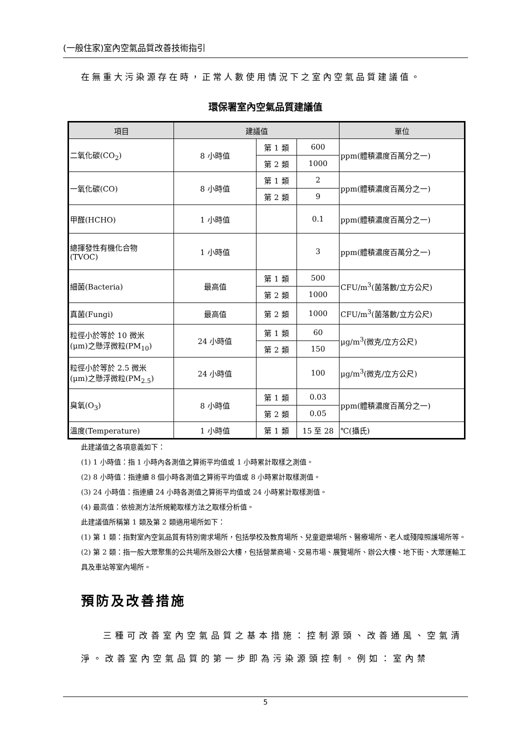(一般住家)室內空氣品質改善技術指引
在無重大污染源存在時，正常人數使用情況下之室內空氣品質建議值。
環保署室內空氣品質建議值
| 項目 | 建議值 | | | 單位 |
| --- | --- | --- | --- | --- |
| 二氧化碳(CO<sub>2</sub>) | 8 小時值 | 第 1 類 | 600 | ppm(體積濃度百萬分之一) |
| | | 第 2 類 | 1000 | |
| 一氧化碳(CO) | 8 小時值 | 第 1 類 | 2 | ppm(體積濃度百萬分之一) |
| | | 第 2 類 | 9 | |
| 甲醛(HCHO) | 1 小時值 | | 0.1 | ppm(體積濃度百萬分之一) |
| 總揮發性有機化合物 (TVOC) | 1 小時值 | | 3 | ppm(體積濃度百萬分之一) |
| 細菌(Bacteria) | 最高值 | 第 1 類 | 500 | CFU/m<sup>3</sup>(菌落數/立方公尺) |
| | | 第 2 類 | 1000 | |
| 真菌(Fungi) | 最高值 | 第 2 類 | 1000 | CFU/m<sup>3</sup>(菌落數/立方公尺) |
| 粒徑小於等於 10 微米 (μm)之懸浮微粒(PM<sub>10</sub>) | 24 小時值 | 第 1 類 | 60 | μg/m<sup>3</sup>(微克/立方公尺) |
| | | 第 2 類 | 150 | |
| 粒徑小於等於 2.5 微米 (μm)之懸浮微粒(PM<sub>2.5</sub>) | 24 小時值 | | 100 | μg/m<sup>3</sup>(微克/立方公尺) |
| 臭氧(O<sub>3</sub>) | 8 小時值 | 第 1 類 | 0.03 | ppm(體積濃度百萬分之一) |
| | | 第 2 類 | 0.05 | |
| 溫度(Temperature) | 1 小時值 | 第 1 類 | 15 至 28 | ℃(攝氏) |
此建議值之各項意義如下：
(1) 1 小時值：指 1 小時內各測值之算術平均值或 1 小時累計取樣之測值。
(2) 8 小時值：指連續 8 個小時各測值之算術平均值或 8 小時累計取樣測值。
(3) 24 小時值：指連續 24 小時各測值之算術平均值或 24 小時累計取樣測值。
(4) 最高值：依檢測方法所規範取樣方法之取樣分析值。
此建議值所稱第 1 類及第 2 類適用場所如下：
(1) 第 1 類：指對室內空氣品質有特別需求場所，包括學校及教育場所、兒童遊樂場所、醫療場所、老人或殘障照護場所等。
(2) 第 2 類：指一般大眾聚集的公共場所及辦公大樓，包括營業商場、交易市場、展覽場所、辦公大樓、地下街、大眾運輸工具及車站等室內場所。
預防及改善措施
三種可改善室內空氣品質之基本措施：控制源頭、改善通風、空氣清淨。改善室內空氣品質的第一步即為污染源頭控制。例如：室內禁
5